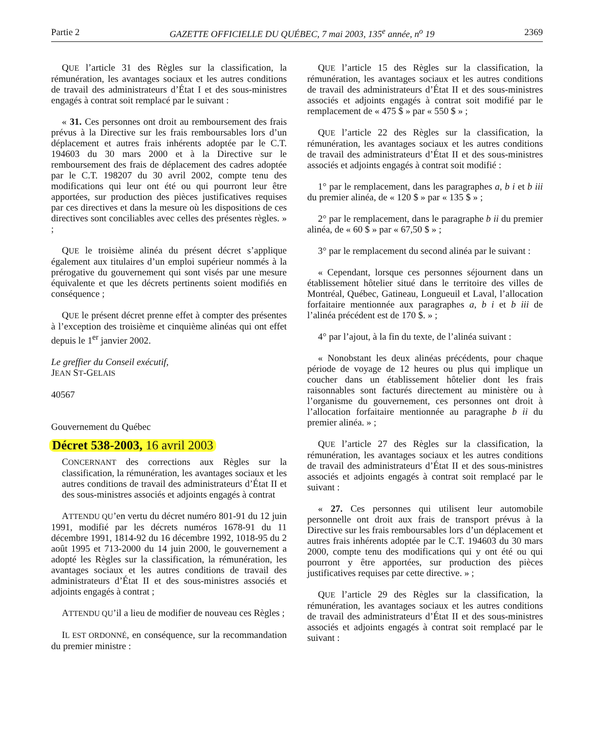Partie 2 GAZETTE OFFICIELLE DU QUÉBEC, 7 mai 2003, 135<sup>e</sup> année, n<sup>o</sup> 19 2369
QUE l’article 31 des Règles sur la classification, la rémunération, les avantages sociaux et les autres conditions de travail des administrateurs d’État I et des sous-ministres engagés à contrat soit remplacé par le suivant :
« 31. Ces personnes ont droit au remboursement des frais prévus à la Directive sur les frais remboursables lors d’un déplacement et autres frais inhérents adoptée par le C.T. 194603 du 30 mars 2000 et à la Directive sur le remboursement des frais de déplacement des cadres adoptée par le C.T. 198207 du 30 avril 2002, compte tenu des modifications qui leur ont été ou qui pourront leur être apportées, sur production des pièces justificatives requises par ces directives et dans la mesure où les dispositions de ces directives sont conciliables avec celles des présentes règles. » ;
QUE le troisième alinéa du présent décret s’applique également aux titulaires d’un emploi supérieur nommés à la prérogative du gouvernement qui sont visés par une mesure équivalente et que les décrets pertinents soient modifiés en conséquence ;
QUE le présent décret prenne effet à compter des présentes à l’exception des troisième et cinquième alinéas qui ont effet depuis le 1<sup>er</sup> janvier 2002.
Le greffier du Conseil exécutif,
JEAN ST-GELAIS
40567
Gouvernement du Québec
Décret 538-2003, 16 avril 2003
CONCERNANT des corrections aux Règles sur la classification, la rémunération, les avantages sociaux et les autres conditions de travail des administrateurs d’État II et des sous-ministres associés et adjoints engagés à contrat
ATTENDU QU’en vertu du décret numéro 801-91 du 12 juin 1991, modifié par les décrets numéros 1678-91 du 11 décembre 1991, 1814-92 du 16 décembre 1992, 1018-95 du 2 août 1995 et 713-2000 du 14 juin 2000, le gouvernement a adopté les Règles sur la classification, la rémunération, les avantages sociaux et les autres conditions de travail des administrateurs d’État II et des sous-ministres associés et adjoints engagés à contrat ;
ATTENDU QU’il a lieu de modifier de nouveau ces Règles ;
IL EST ORDONNÉ, en conséquence, sur la recommandation du premier ministre :
QUE l’article 15 des Règles sur la classification, la rémunération, les avantages sociaux et les autres conditions de travail des administrateurs d’État II et des sous-ministres associés et adjoints engagés à contrat soit modifié par le remplacement de « 475 $ » par « 550 $ » ;
QUE l’article 22 des Règles sur la classification, la rémunération, les avantages sociaux et les autres conditions de travail des administrateurs d’État II et des sous-ministres associés et adjoints engagés à contrat soit modifié :
1° par le remplacement, dans les paragraphes a, b i et b iii du premier alinéa, de « 120 $ » par « 135 $ » ;
2° par le remplacement, dans le paragraphe b ii du premier alinéa, de « 60 $ » par « 67,50 $ » ;
3° par le remplacement du second alinéa par le suivant :
« Cependant, lorsque ces personnes séjournent dans un établissement hôtelier situé dans le territoire des villes de Montréal, Québec, Gatineau, Longueuil et Laval, l’allocation forfaitaire mentionnée aux paragraphes a, b i et b iii de l’alinéa précédent est de 170 $. » ;
4° par l’ajout, à la fin du texte, de l’alinéa suivant :
« Nonobstant les deux alinéas précédents, pour chaque période de voyage de 12 heures ou plus qui implique un coucher dans un établissement hôtelier dont les frais raisonnables sont facturés directement au ministère ou à l’organisme du gouvernement, ces personnes ont droit à l’allocation forfaitaire mentionnée au paragraphe b ii du premier alinéa. » ;
QUE l’article 27 des Règles sur la classification, la rémunération, les avantages sociaux et les autres conditions de travail des administrateurs d’État II et des sous-ministres associés et adjoints engagés à contrat soit remplacé par le suivant :
« 27. Ces personnes qui utilisent leur automobile personnelle ont droit aux frais de transport prévus à la Directive sur les frais remboursables lors d’un déplacement et autres frais inhérents adoptée par le C.T. 194603 du 30 mars 2000, compte tenu des modifications qui y ont été ou qui pourront y être apportées, sur production des pièces justificatives requises par cette directive. » ;
QUE l’article 29 des Règles sur la classification, la rémunération, les avantages sociaux et les autres conditions de travail des administrateurs d’État II et des sous-ministres associés et adjoints engagés à contrat soit remplacé par le suivant :